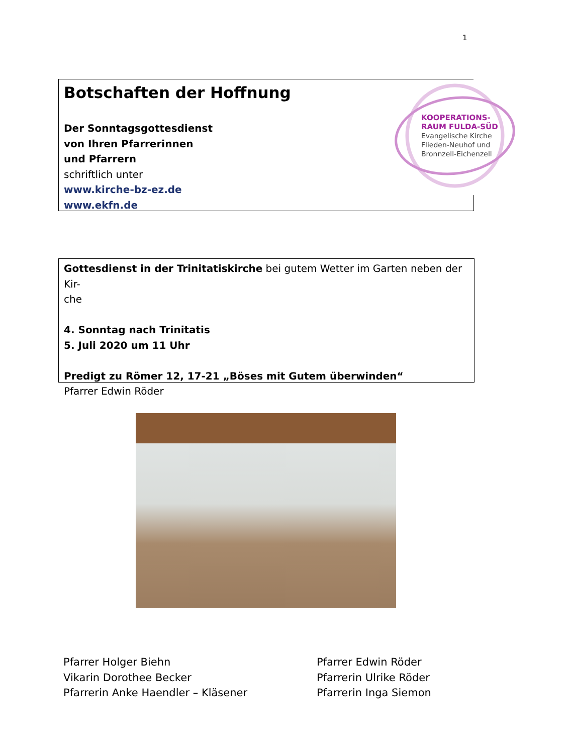1
Botschaften der Hoffnung
Der Sonntagsgottesdienst
von Ihren Pfarrerinnen
und Pfarrern
schriftlich unter
www.kirche-bz-ez.de
www.ekfn.de
KOOPERATIONS-
RAUM FULDA-SÜD
Evangelische Kirche
Flieden-Neuhof und
Bronnzell-Eichenzell
Gottesdienst in der Trinitatiskirche bei gutem Wetter im Garten neben der Kir-
che
4. Sonntag nach Trinitatis
5. Juli 2020 um 11 Uhr
Predigt zu Römer 12, 17-21 „Böses mit Gutem überwinden“
Pfarrer Edwin Röder
Pfarrer Holger Biehn
Vikarin Dorothee Becker
Pfarrerin Anke Haendler – Kläsener
Pfarrer Edwin Röder
Pfarrerin Ulrike Röder
Pfarrerin Inga Siemon